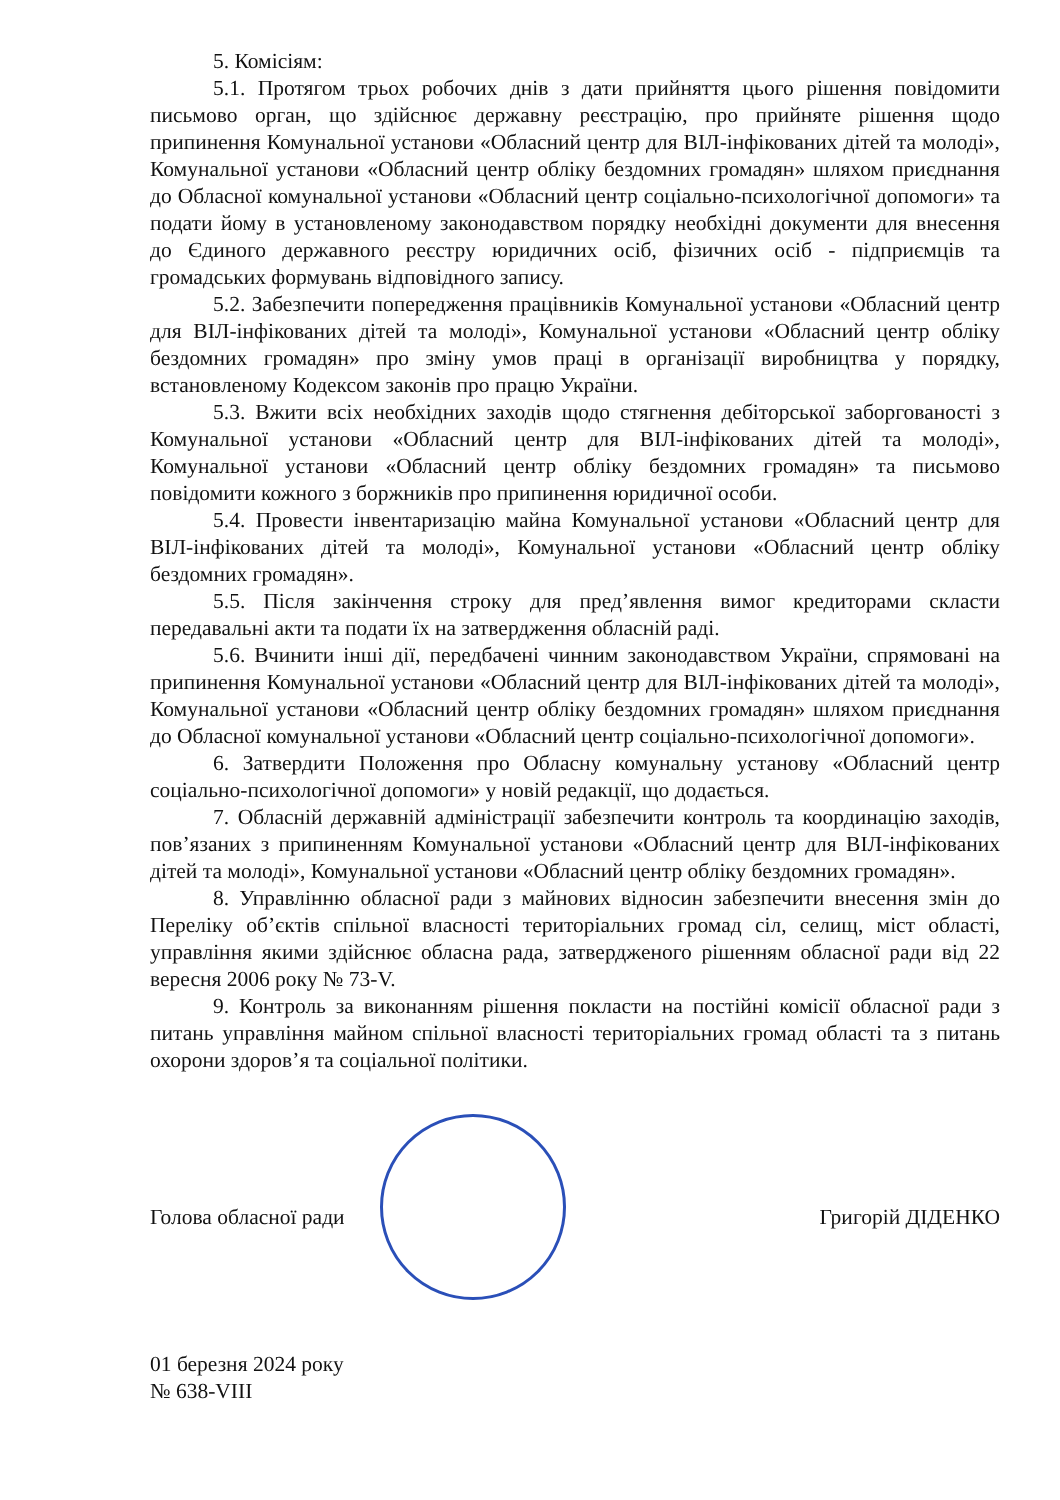5. Комісіям:
5.1. Протягом трьох робочих днів з дати прийняття цього рішення повідомити письмово орган, що здійснює державну реєстрацію, про прийняте рішення щодо припинення Комунальної установи «Обласний центр для ВІЛ-інфікованих дітей та молоді», Комунальної установи «Обласний центр обліку бездомних громадян» шляхом приєднання до Обласної комунальної установи «Обласний центр соціально-психологічної допомоги» та подати йому в установленому законодавством порядку необхідні документи для внесення до Єдиного державного реєстру юридичних осіб, фізичних осіб - підприємців та громадських формувань відповідного запису.
5.2. Забезпечити попередження працівників Комунальної установи «Обласний центр для ВІЛ-інфікованих дітей та молоді», Комунальної установи «Обласний центр обліку бездомних громадян» про зміну умов праці в організації виробництва у порядку, встановленому Кодексом законів про працю України.
5.3. Вжити всіх необхідних заходів щодо стягнення дебіторської заборгованості з Комунальної установи «Обласний центр для ВІЛ-інфікованих дітей та молоді», Комунальної установи «Обласний центр обліку бездомних громадян» та письмово повідомити кожного з боржників про припинення юридичної особи.
5.4. Провести інвентаризацію майна Комунальної установи «Обласний центр для ВІЛ-інфікованих дітей та молоді», Комунальної установи «Обласний центр обліку бездомних громадян».
5.5. Після закінчення строку для пред’явлення вимог кредиторами скласти передавальні акти та подати їх на затвердження обласній раді.
5.6. Вчинити інші дії, передбачені чинним законодавством України, спрямовані на припинення Комунальної установи «Обласний центр для ВІЛ-інфікованих дітей та молоді», Комунальної установи «Обласний центр обліку бездомних громадян» шляхом приєднання до Обласної комунальної установи «Обласний центр соціально-психологічної допомоги».
6. Затвердити Положення про Обласну комунальну установу «Обласний центр соціально-психологічної допомоги» у новій редакції, що додається.
7. Обласній державній адміністрації забезпечити контроль та координацію заходів, пов’язаних з припиненням Комунальної установи «Обласний центр для ВІЛ-інфікованих дітей та молоді», Комунальної установи «Обласний центр обліку бездомних громадян».
8. Управлінню обласної ради з майнових відносин забезпечити внесення змін до Переліку об’єктів спільної власності територіальних громад сіл, селищ, міст області, управління якими здійснює обласна рада, затвердженого рішенням обласної ради від 22 вересня 2006 року № 73-V.
9. Контроль за виконанням рішення покласти на постійні комісії обласної ради з питань управління майном спільної власності територіальних громад області та з питань охорони здоров’я та соціальної політики.
Голова обласної ради Григорій ДІДЕНКО
01 березня 2024 року
№ 638-VIII